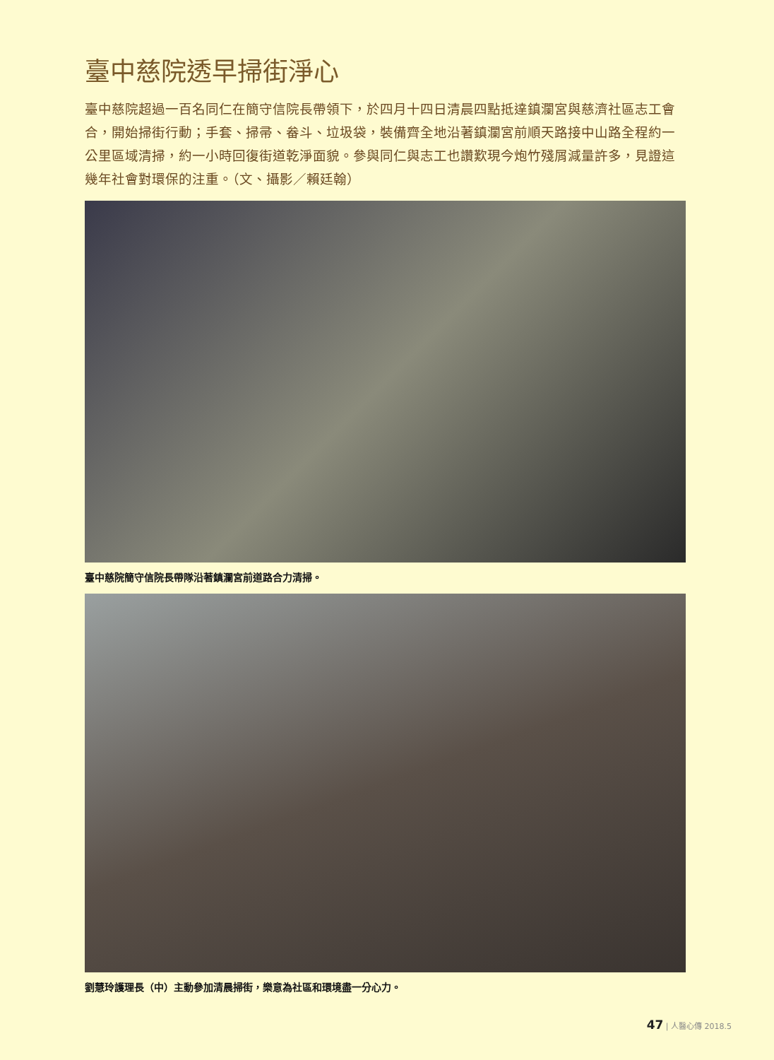臺中慈院透早掃街淨心
臺中慈院超過一百名同仁在簡守信院長帶領下，於四月十四日清晨四點抵達鎮瀾宮與慈濟社區志工會合，開始掃街行動；手套、掃帚、畚斗、垃圾袋，裝備齊全地沿著鎮瀾宮前順天路接中山路全程約一公里區域清掃，約一小時回復街道乾淨面貌。參與同仁與志工也讚歎現今炮竹殘屑減量許多，見證這幾年社會對環保的注重。（文、攝影／賴廷翰）
臺中慈院簡守信院長帶隊沿著鎮瀾宮前道路合力清掃。
劉慧玲護理長（中）主動參加清晨掃街，樂意為社區和環境盡一分心力。
47 | 人醫心傳 2018.5